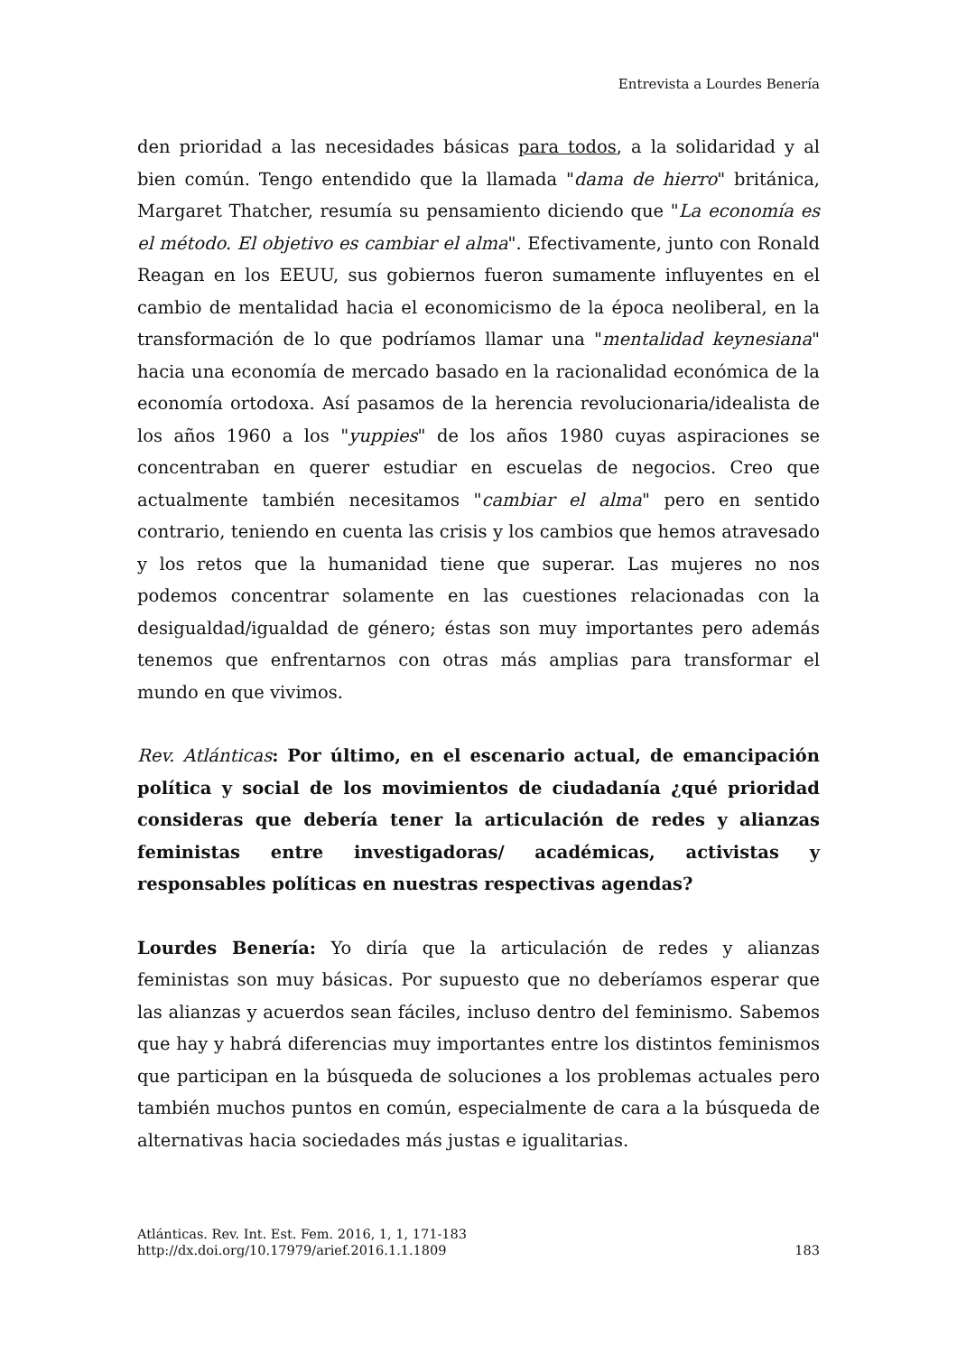Entrevista a Lourdes Benería
den prioridad a las necesidades básicas para todos, a la solidaridad y al bien común. Tengo entendido que la llamada "dama de hierro" británica, Margaret Thatcher, resumía su pensamiento diciendo que "La economía es el método. El objetivo es cambiar el alma". Efectivamente, junto con Ronald Reagan en los EEUU, sus gobiernos fueron sumamente influyentes en el cambio de mentalidad hacia el economicismo de la época neoliberal, en la transformación de lo que podríamos llamar una "mentalidad keynesiana" hacia una economía de mercado basado en la racionalidad económica de la economía ortodoxa. Así pasamos de la herencia revolucionaria/idealista de los años 1960 a los "yuppies" de los años 1980 cuyas aspiraciones se concentraban en querer estudiar en escuelas de negocios. Creo que actualmente también necesitamos "cambiar el alma" pero en sentido contrario, teniendo en cuenta las crisis y los cambios que hemos atravesado y los retos que la humanidad tiene que superar. Las mujeres no nos podemos concentrar solamente en las cuestiones relacionadas con la desigualdad/igualdad de género; éstas son muy importantes pero además tenemos que enfrentarnos con otras más amplias para transformar el mundo en que vivimos.
Rev. Atlánticas: Por último, en el escenario actual, de emancipación política y social de los movimientos de ciudadanía ¿qué prioridad consideras que debería tener la articulación de redes y alianzas feministas entre investigadoras/ académicas, activistas y responsables políticas en nuestras respectivas agendas?
Lourdes Benería: Yo diría que la articulación de redes y alianzas feministas son muy básicas. Por supuesto que no deberíamos esperar que las alianzas y acuerdos sean fáciles, incluso dentro del feminismo. Sabemos que hay y habrá diferencias muy importantes entre los distintos feminismos que participan en la búsqueda de soluciones a los problemas actuales pero también muchos puntos en común, especialmente de cara a la búsqueda de alternativas hacia sociedades más justas e igualitarias.
Atlánticas. Rev. Int. Est. Fem. 2016, 1, 1, 171-183
http://dx.doi.org/10.17979/arief.2016.1.1.1809
183